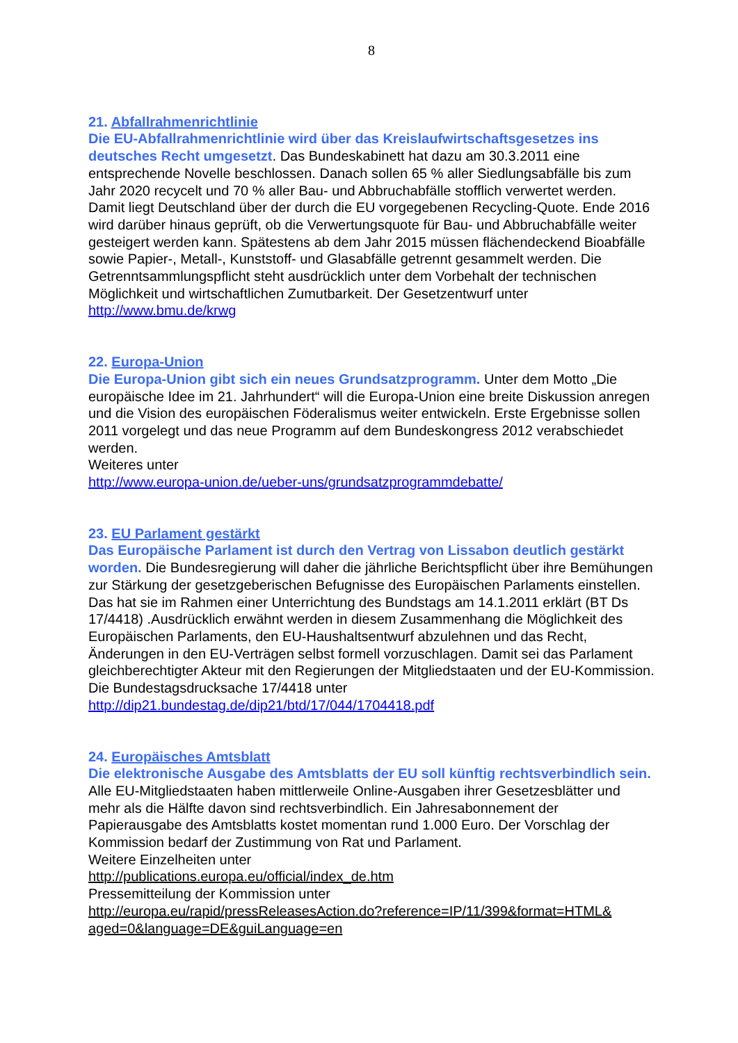8
21. Abfallrahmenrichtlinie
Die EU-Abfallrahmenrichtlinie wird über das Kreislaufwirtschaftsgesetzes ins deutsches Recht umgesetzt. Das Bundeskabinett hat dazu am 30.3.2011 eine entsprechende Novelle beschlossen. Danach sollen 65 % aller Siedlungsabfälle bis zum Jahr 2020 recycelt und 70 % aller Bau- und Abbruchabfälle stofflich verwertet werden. Damit liegt Deutschland über der durch die EU vorgegebenen Recycling-Quote. Ende 2016 wird darüber hinaus geprüft, ob die Verwertungsquote für Bau- und Abbruchabfälle weiter gesteigert werden kann. Spätestens ab dem Jahr 2015 müssen flächendeckend Bioabfälle sowie Papier-, Metall-, Kunststoff- und Glasabfälle getrennt gesammelt werden. Die Getrenntsammlungspflicht steht ausdrücklich unter dem Vorbehalt der technischen Möglichkeit und wirtschaftlichen Zumutbarkeit. Der Gesetzentwurf unter http://www.bmu.de/krwg
22. Europa-Union
Die Europa-Union gibt sich ein neues Grundsatzprogramm. Unter dem Motto „Die europäische Idee im 21. Jahrhundert“ will die Europa-Union eine breite Diskussion anregen und die Vision des europäischen Föderalismus weiter entwickeln. Erste Ergebnisse sollen 2011 vorgelegt und das neue Programm auf dem Bundeskongress 2012 verabschiedet werden.
Weiteres unter
http://www.europa-union.de/ueber-uns/grundsatzprogrammdebatte/
23. EU Parlament gestärkt
Das Europäische Parlament ist durch den Vertrag von Lissabon deutlich gestärkt worden. Die Bundesregierung will daher die jährliche Berichtspflicht über ihre Bemühungen zur Stärkung der gesetzgeberischen Befugnisse des Europäischen Parlaments einstellen. Das hat sie im Rahmen einer Unterrichtung des Bundstags am 14.1.2011 erklärt (BT Ds 17/4418) .Ausdrücklich erwähnt werden in diesem Zusammenhang die Möglichkeit des Europäischen Parlaments, den EU-Haushaltsentwurf abzulehnen und das Recht, Änderungen in den EU-Verträgen selbst formell vorzuschlagen. Damit sei das Parlament gleichberechtigter Akteur mit den Regierungen der Mitgliedstaaten und der EU-Kommission.
Die Bundestagsdrucksache 17/4418 unter
http://dip21.bundestag.de/dip21/btd/17/044/1704418.pdf
24. Europäisches Amtsblatt
Die elektronische Ausgabe des Amtsblatts der EU soll künftig rechtsverbindlich sein. Alle EU-Mitgliedstaaten haben mittlerweile Online-Ausgaben ihrer Gesetzesblätter und mehr als die Hälfte davon sind rechtsverbindlich. Ein Jahresabonnement der Papierausgabe des Amtsblatts kostet momentan rund 1.000 Euro. Der Vorschlag der Kommission bedarf der Zustimmung von Rat und Parlament.
Weitere Einzelheiten unter
http://publications.europa.eu/official/index_de.htm
Pressemitteilung der Kommission unter
http://europa.eu/rapid/pressReleasesAction.do?reference=IP/11/399&format=HTML& aged=0&language=DE&guiLanguage=en